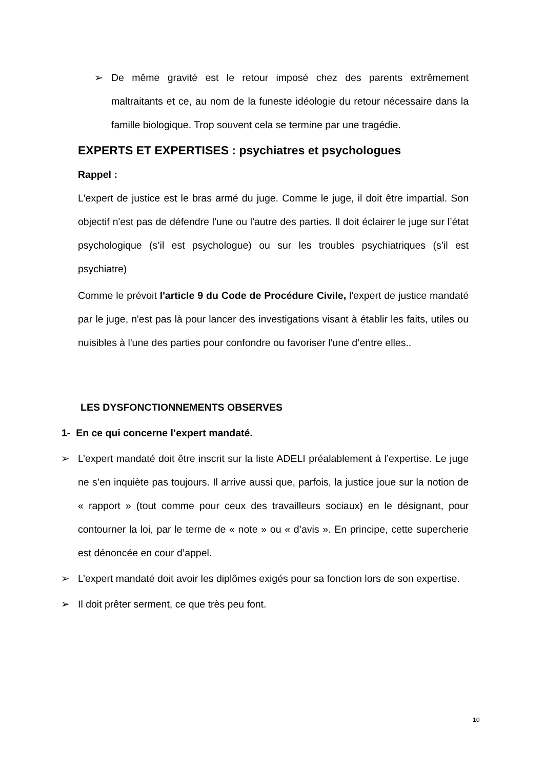➢ De même gravité est le retour imposé chez des parents extrêmement maltraitants et ce, au nom de la funeste idéologie du retour nécessaire dans la famille biologique. Trop souvent cela se termine par une tragédie.
EXPERTS ET EXPERTISES : psychiatres et psychologues
Rappel :
L'expert de justice est le bras armé du juge. Comme le juge, il doit être impartial. Son objectif n'est pas de défendre l'une ou l'autre des parties. Il doit éclairer le juge sur l’état psychologique (s’il est psychologue) ou sur les troubles psychiatriques (s’il est psychiatre)
Comme le prévoit l'article 9 du Code de Procédure Civile, l'expert de justice mandaté par le juge, n'est pas là pour lancer des investigations visant à établir les faits, utiles ou nuisibles à l'une des parties pour confondre ou favoriser l'une d’entre elles..
LES DYSFONCTIONNEMENTS OBSERVES
1- En ce qui concerne l’expert mandaté.
➢ L’expert mandaté doit être inscrit sur la liste ADELI préalablement à l’expertise. Le juge ne s’en inquiète pas toujours. Il arrive aussi que, parfois, la justice joue sur la notion de « rapport » (tout comme pour ceux des travailleurs sociaux) en le désignant, pour contourner la loi, par le terme de « note » ou « d’avis ». En principe, cette supercherie est dénoncée en cour d’appel.
➢ L’expert mandaté doit avoir les diplômes exigés pour sa fonction lors de son expertise.
➢ Il doit prêter serment, ce que très peu font.
10